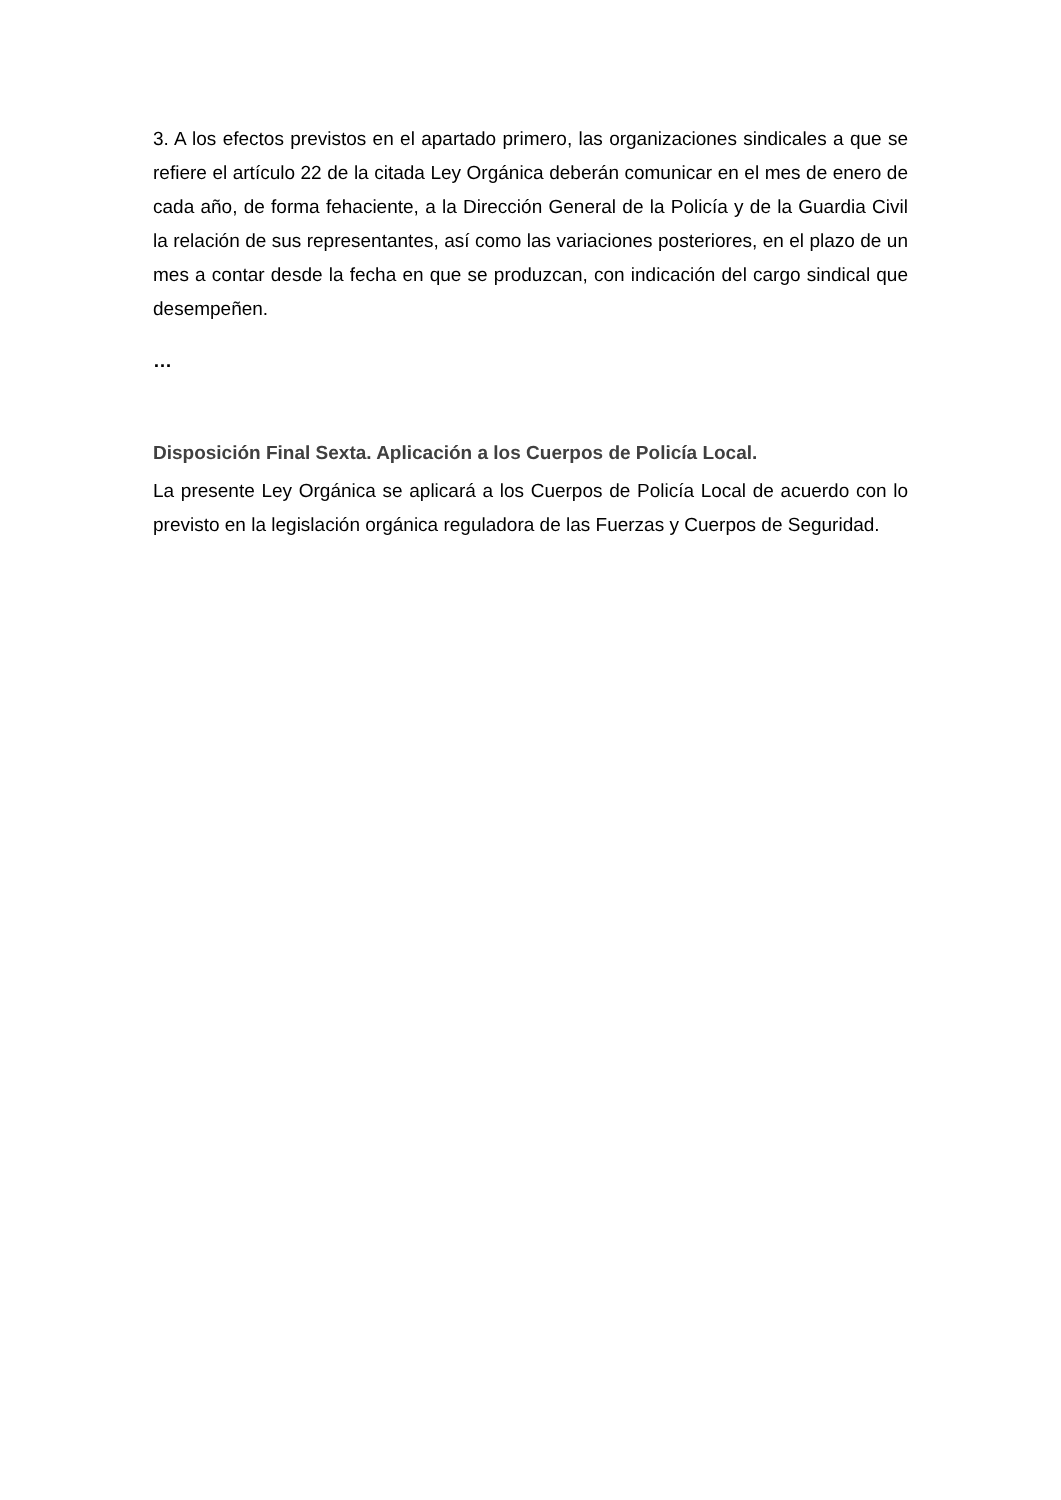3. A los efectos previstos en el apartado primero, las organizaciones sindicales a que se refiere el artículo 22 de la citada Ley Orgánica deberán comunicar en el mes de enero de cada año, de forma fehaciente, a la Dirección General de la Policía y de la Guardia Civil la relación de sus representantes, así como las variaciones posteriores, en el plazo de un mes a contar desde la fecha en que se produzcan, con indicación del cargo sindical que desempeñen.
…
Disposición Final Sexta. Aplicación a los Cuerpos de Policía Local.
La presente Ley Orgánica se aplicará a los Cuerpos de Policía Local de acuerdo con lo previsto en la legislación orgánica reguladora de las Fuerzas y Cuerpos de Seguridad.